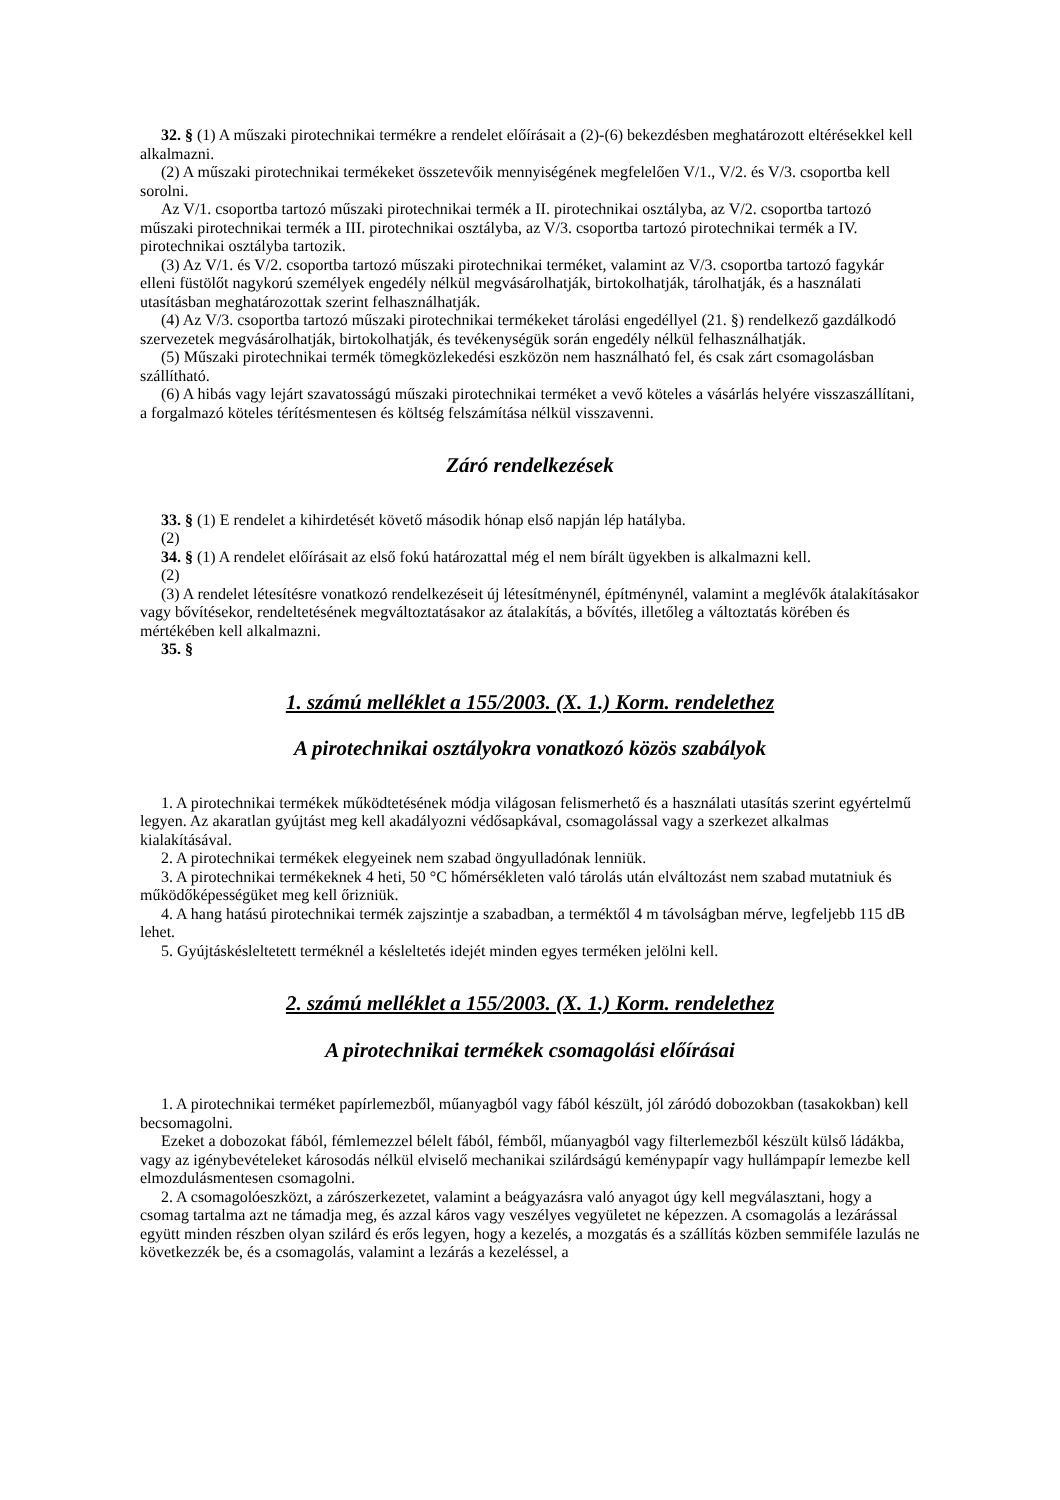32. § (1) A műszaki pirotechnikai termékre a rendelet előírásait a (2)-(6) bekezdésben meghatározott eltérésekkel kell alkalmazni.
(2) A műszaki pirotechnikai termékeket összetevőik mennyiségének megfelelően V/1., V/2. és V/3. csoportba kell sorolni.
Az V/1. csoportba tartozó műszaki pirotechnikai termék a II. pirotechnikai osztályba, az V/2. csoportba tartozó műszaki pirotechnikai termék a III. pirotechnikai osztályba, az V/3. csoportba tartozó pirotechnikai termék a IV. pirotechnikai osztályba tartozik.
(3) Az V/1. és V/2. csoportba tartozó műszaki pirotechnikai terméket, valamint az V/3. csoportba tartozó fagykár elleni füstölőt nagykorú személyek engedély nélkül megvásárolhatják, birtokolhatják, tárolhatják, és a használati utasításban meghatározottak szerint felhasználhatják.
(4) Az V/3. csoportba tartozó műszaki pirotechnikai termékeket tárolási engedéllyel (21. §) rendelkező gazdálkodó szervezetek megvásárolhatják, birtokolhatják, és tevékenységük során engedély nélkül felhasználhatják.
(5) Műszaki pirotechnikai termék tömegközlekedési eszközön nem használható fel, és csak zárt csomagolásban szállítható.
(6) A hibás vagy lejárt szavatosságú műszaki pirotechnikai terméket a vevő köteles a vásárlás helyére visszaszállítani, a forgalmazó köteles térítésmentesen és költség felszámítása nélkül visszavenni.
Záró rendelkezések
33. § (1) E rendelet a kihirdetését követő második hónap első napján lép hatályba.
(2)
34. § (1) A rendelet előírásait az első fokú határozattal még el nem bírált ügyekben is alkalmazni kell.
(2)
(3) A rendelet létesítésre vonatkozó rendelkezéseit új létesítménynél, építménynél, valamint a meglévők átalakításakor vagy bővítésekor, rendeltetésének megváltoztatásakor az átalakítás, a bővítés, illetőleg a változtatás körében és mértékében kell alkalmazni.
35. §
1. számú melléklet a 155/2003. (X. 1.) Korm. rendelethez
A pirotechnikai osztályokra vonatkozó közös szabályok
1. A pirotechnikai termékek működtetésének módja világosan felismerhető és a használati utasítás szerint egyértelmű legyen. Az akaratlan gyújtást meg kell akadályozni védősapkával, csomagolással vagy a szerkezet alkalmas kialakításával.
2. A pirotechnikai termékek elegyeinek nem szabad öngyulladónak lenniük.
3. A pirotechnikai termékeknek 4 heti, 50 °C hőmérsékleten való tárolás után elváltozást nem szabad mutatniuk és működőképességüket meg kell őrizniük.
4. A hang hatású pirotechnikai termék zajszintje a szabadban, a terméktől 4 m távolságban mérve, legfeljebb 115 dB lehet.
5. Gyújtáskésleltetett terméknél a késleltetés idejét minden egyes terméken jelölni kell.
2. számú melléklet a 155/2003. (X. 1.) Korm. rendelethez
A pirotechnikai termékek csomagolási előírásai
1. A pirotechnikai terméket papírlemezből, műanyagból vagy fából készült, jól záródó dobozokban (tasakokban) kell becsomagolni.
Ezeket a dobozokat fából, fémlemezzel bélelt fából, fémből, műanyagból vagy filterlemezből készült külső ládákba, vagy az igénybevételeket károsodás nélkül elviselő mechanikai szilárdságú keménypapír vagy hullámpapír lemezbe kell elmozdulásmentesen csomagolni.
2. A csomagolóeszközt, a zárószerkezetet, valamint a beágyazásra való anyagot úgy kell megválasztani, hogy a csomag tartalma azt ne támadja meg, és azzal káros vagy veszélyes vegyületet ne képezzen. A csomagolás a lezárással együtt minden részben olyan szilárd és erős legyen, hogy a kezelés, a mozgatás és a szállítás közben semmiféle lazulás ne következzék be, és a csomagolás, valamint a lezárás a kezeléssel, a